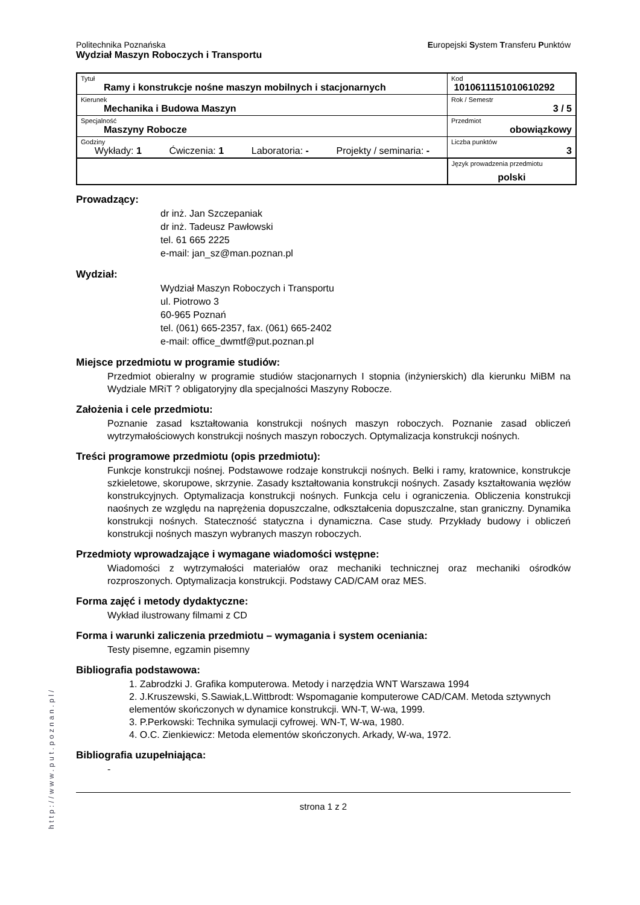Politechnika Poznańska
Wydział Maszyn Roboczych i Transportu
Europejski System Transferu Punktów
| Tytuł Ramy i konstrukcje nośne maszyn mobilnych i stacjonarnych | Kod 1010611151010610292 |
| Kierunek Mechanika i Budowa Maszyn | Rok / Semestr 3 / 5 |
| Specjalność Maszyny Robocze | Przedmiot obowiązkowy |
| Godziny Wykłady: 1 Ćwiczenia: 1 Laboratoria: - Projekty / seminaria: - | Liczba punktów 3 |
| | Język prowadzenia przedmiotu polski |
Prowadzący:
dr inż. Jan Szczepaniak
dr inż. Tadeusz Pawłowski
tel. 61 665 2225
e-mail: jan_sz@man.poznan.pl
Wydział:
Wydział Maszyn Roboczych i Transportu
ul. Piotrowo 3
60-965 Poznań
tel. (061) 665-2357, fax. (061) 665-2402
e-mail: office_dwmtf@put.poznan.pl
Miejsce przedmiotu w programie studiów:
Przedmiot obieralny w programie studiów stacjonarnych I stopnia (inżynierskich) dla kierunku MiBM na Wydziale MRiT ? obligatoryjny dla specjalności Maszyny Robocze.
Założenia i cele przedmiotu:
Poznanie zasad kształtowania konstrukcji nośnych maszyn roboczych. Poznanie zasad obliczeń wytrzymałościowych konstrukcji nośnych maszyn roboczych. Optymalizacja konstrukcji nośnych.
Treści programowe przedmiotu (opis przedmiotu):
Funkcje konstrukcji nośnej. Podstawowe rodzaje konstrukcji nośnych. Belki i ramy, kratownice, konstrukcje szkieletowe, skorupowe, skrzynie. Zasady kształtowania konstrukcji nośnych. Zasady kształtowania węzłów konstrukcyjnych. Optymalizacja konstrukcji nośnych. Funkcja celu i ograniczenia. Obliczenia konstrukcji naośnych ze względu na naprężenia dopuszczalne, odkształcenia dopuszczalne, stan graniczny. Dynamika konstrukcji nośnych. Stateczność statyczna i dynamiczna. Case study. Przykłady budowy i obliczeń konstrukcji nośnych maszyn wybranych maszyn roboczych.
Przedmioty wprowadzające i wymagane wiadomości wstępne:
Wiadomości z wytrzymałości materiałów oraz mechaniki technicznej oraz mechaniki ośrodków rozproszonych. Optymalizacja konstrukcji. Podstawy CAD/CAM oraz MES.
Forma zajęć i metody dydaktyczne:
Wykład ilustrowany filmami z CD
Forma i warunki zaliczenia przedmiotu – wymagania i system oceniania:
Testy pisemne, egzamin pisemny
Bibliografia podstawowa:
1. Zabrodzki J. Grafika komputerowa. Metody i narzędzia WNT Warszawa 1994
2. J.Kruszewski, S.Sawiak,L.Wittbrodt: Wspomaganie komputerowe CAD/CAM. Metoda sztywnych elementów skończonych w dynamice konstrukcji. WN-T, W-wa, 1999.
3. P.Perkowski: Technika symulacji cyfrowej. WN-T, W-wa, 1980.
4. O.C. Zienkiewicz: Metoda elementów skończonych. Arkady, W-wa, 1972.
Bibliografia uzupełniająca:
-
strona 1 z 2
http://www.put.poznan.pl/